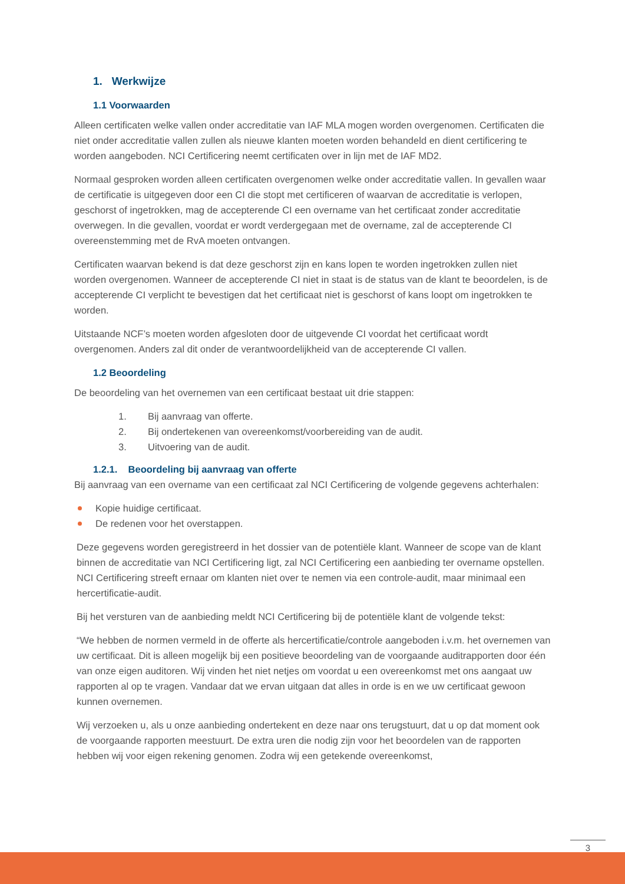1. Werkwijze
1.1 Voorwaarden
Alleen certificaten welke vallen onder accreditatie van IAF MLA mogen worden overgenomen. Certificaten die niet onder accreditatie vallen zullen als nieuwe klanten moeten worden behandeld en dient certificering te worden aangeboden. NCI Certificering neemt certificaten over in lijn met de IAF MD2.
Normaal gesproken worden alleen certificaten overgenomen welke onder accreditatie vallen. In gevallen waar de certificatie is uitgegeven door een CI die stopt met certificeren of waarvan de accreditatie is verlopen, geschorst of ingetrokken, mag de accepterende CI een overname van het certificaat zonder accreditatie overwegen. In die gevallen, voordat er wordt verdergegaan met de overname, zal de accepterende CI overeenstemming met de RvA moeten ontvangen.
Certificaten waarvan bekend is dat deze geschorst zijn en kans lopen te worden ingetrokken zullen niet worden overgenomen. Wanneer de accepterende CI niet in staat is de status van de klant te beoordelen, is de accepterende CI verplicht te bevestigen dat het certificaat niet is geschorst of kans loopt om ingetrokken te worden.
Uitstaande NCF’s moeten worden afgesloten door de uitgevende CI voordat het certificaat wordt overgenomen. Anders zal dit onder de verantwoordelijkheid van de accepterende CI vallen.
1.2 Beoordeling
De beoordeling van het overnemen van een certificaat bestaat uit drie stappen:
1. Bij aanvraag van offerte.
2. Bij ondertekenen van overeenkomst/voorbereiding van de audit.
3. Uitvoering van de audit.
1.2.1. Beoordeling bij aanvraag van offerte
Bij aanvraag van een overname van een certificaat zal NCI Certificering de volgende gegevens achterhalen:
Kopie huidige certificaat.
De redenen voor het overstappen.
Deze gegevens worden geregistreerd in het dossier van de potentiële klant. Wanneer de scope van de klant binnen de accreditatie van NCI Certificering ligt, zal NCI Certificering een aanbieding ter overname opstellen. NCI Certificering streeft ernaar om klanten niet over te nemen via een controle-audit, maar minimaal een hercertificatie-audit.
Bij het versturen van de aanbieding meldt NCI Certificering bij de potentiële klant de volgende tekst:
“We hebben de normen vermeld in de offerte als hercertificatie/controle aangeboden i.v.m. het overnemen van uw certificaat. Dit is alleen mogelijk bij een positieve beoordeling van de voorgaande auditrapporten door één van onze eigen auditoren. Wij vinden het niet netjes om voordat u een overeenkomst met ons aangaat uw rapporten al op te vragen. Vandaar dat we ervan uitgaan dat alles in orde is en we uw certificaat gewoon kunnen overnemen.
Wij verzoeken u, als u onze aanbieding ondertekent en deze naar ons terugstuurt, dat u op dat moment ook de voorgaande rapporten meestuurt. De extra uren die nodig zijn voor het beoordelen van de rapporten hebben wij voor eigen rekening genomen. Zodra wij een getekende overeenkomst,
3